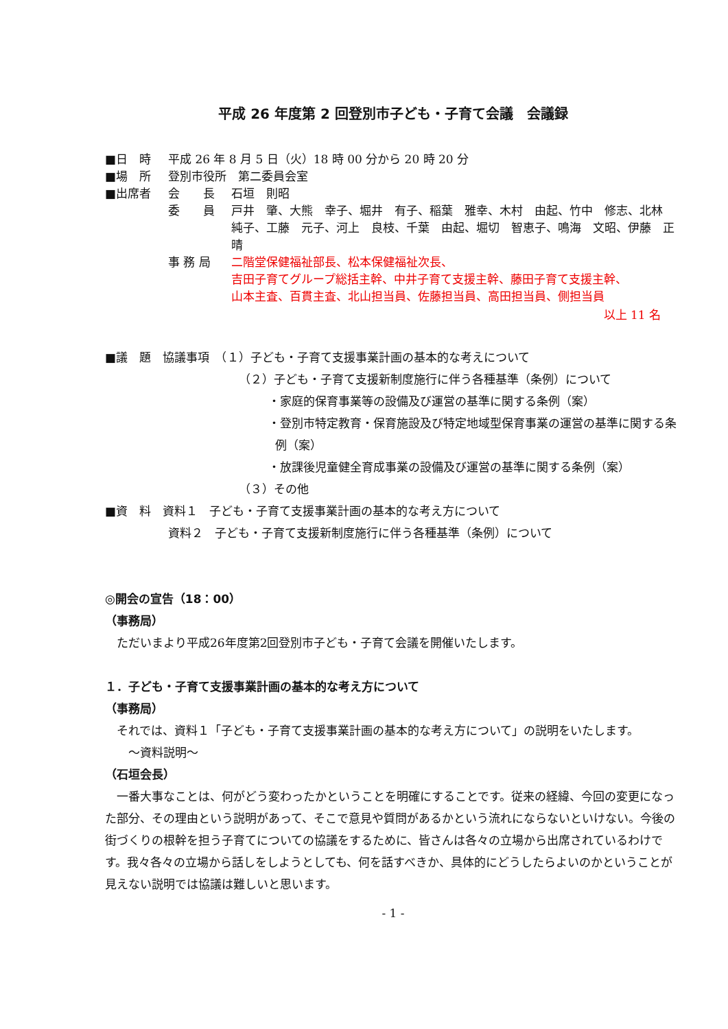平成 26 年度第 2 回登別市子ども・子育て会議　会議録
■日　時 平成 26 年 8 月 5 日（火）18 時 00 分から 20 時 20 分
■場　所 登別市役所　第二委員会室
■出席者 会　　長 石垣　則昭
委　　員 戸井　肇、大熊　幸子、堀井　有子、稲葉　雅幸、木村　由起、竹中　修志、北林　純子、工藤　元子、河上　良枝、千葉　由起、堀切　智恵子、鳴海　文昭、伊藤　正晴
事 務 局 二階堂保健福祉部長、松本保健福祉次長、
吉田子育てグループ総括主幹、中井子育て支援主幹、藤田子育て支援主幹、
山本主査、百貫主査、北山担当員、佐藤担当員、高田担当員、側担当員
以上 11 名
■議　題　協議事項　（１）子ども・子育て支援事業計画の基本的な考えについて
（２）子ども・子育て支援新制度施行に伴う各種基準（条例）について
・家庭的保育事業等の設備及び運営の基準に関する条例（案）
・登別市特定教育・保育施設及び特定地域型保育事業の運営の基準に関する条例（案）
・放課後児童健全育成事業の設備及び運営の基準に関する条例（案）
（３）その他
■資　料　資料１　子ども・子育て支援事業計画の基本的な考え方について
資料２　子ども・子育て支援新制度施行に伴う各種基準（条例）について
◎開会の宣告（18：00）
（事務局）
　ただいまより平成26年度第2回登別市子ども・子育て会議を開催いたします。
１．子ども・子育て支援事業計画の基本的な考え方について
（事務局）
　それでは、資料１「子ども・子育て支援事業計画の基本的な考え方について」の説明をいたします。
　　～資料説明～
（石垣会長）
　一番大事なことは、何がどう変わったかということを明確にすることです。従来の経緯、今回の変更になった部分、その理由という説明があって、そこで意見や質問があるかという流れにならないといけない。今後の街づくりの根幹を担う子育てについての協議をするために、皆さんは各々の立場から出席されているわけです。我々各々の立場から話しをしようとしても、何を話すべきか、具体的にどうしたらよいのかということが見えない説明では協議は難しいと思います。
- 1 -